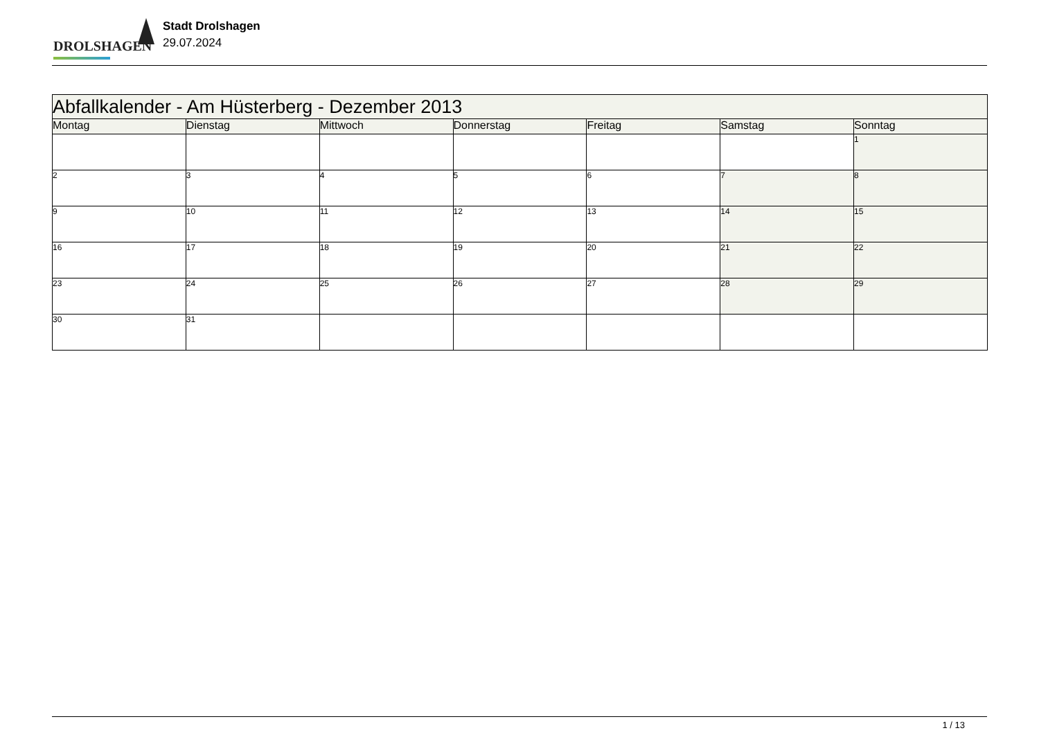DROLSHAGEN
Stadt Drolshagen
29.07.2024
| Abfallkalender - Am Hüsterberg - Dezember 2013 | | | | | | |
| --- | --- | --- | --- | --- | --- | --- |
| Montag | Dienstag | Mittwoch | Donnerstag | Freitag | Samstag | Sonntag |
| | | | | | | 1 |
| 2 | 3 | 4 | 5 | 6 | 7 | 8 |
| 9 | 10 | 11 | 12 | 13 | 14 | 15 |
| 16 | 17 | 18 | 19 | 20 | 21 | 22 |
| 23 | 24 | 25 | 26 | 27 | 28 | 29 |
| 30 | 31 | | | | | |
1 / 13